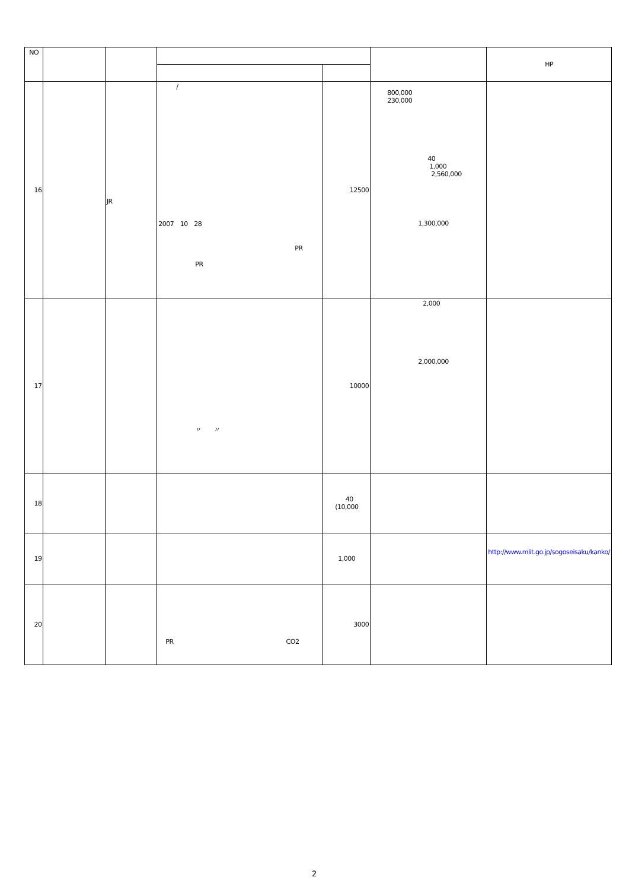| NO | | | | | | HP |
| --- | --- | --- | --- | --- | --- | --- |
| 16 | | JR | / 2007 10 28 PR PR | 12500 | 800,000 230,000 40 1,000 2,560,000 1,300,000 | |
| 17 | | | 〃 〃 | 10000 | 2,000 2,000,000 | |
| 18 | | | | 40 (10,000 | | |
| 19 | | | | 1,000 | | http://www.mlit.go.jp/sogoseisaku/kanko/ |
| 20 | | | PR CO2 | 3000 | | |
2